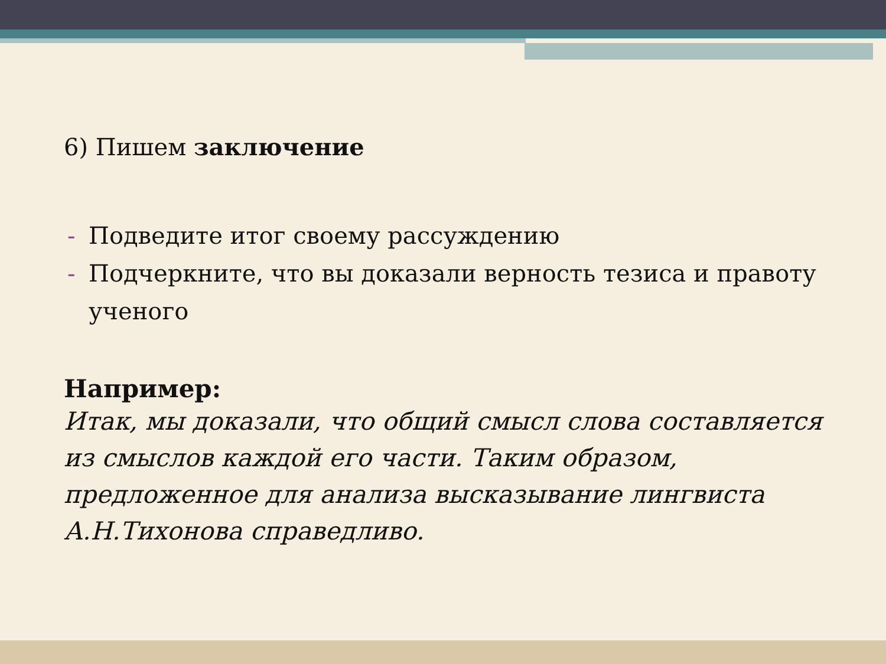6) Пишем заключение
- Подведите итог своему рассуждению
- Подчеркните, что вы доказали верность тезиса и правоту ученого
Например:
Итак, мы доказали, что общий смысл слова составляется из смыслов каждой его части. Таким образом, предложенное для анализа высказывание лингвиста А.Н.Тихонова справедливо.